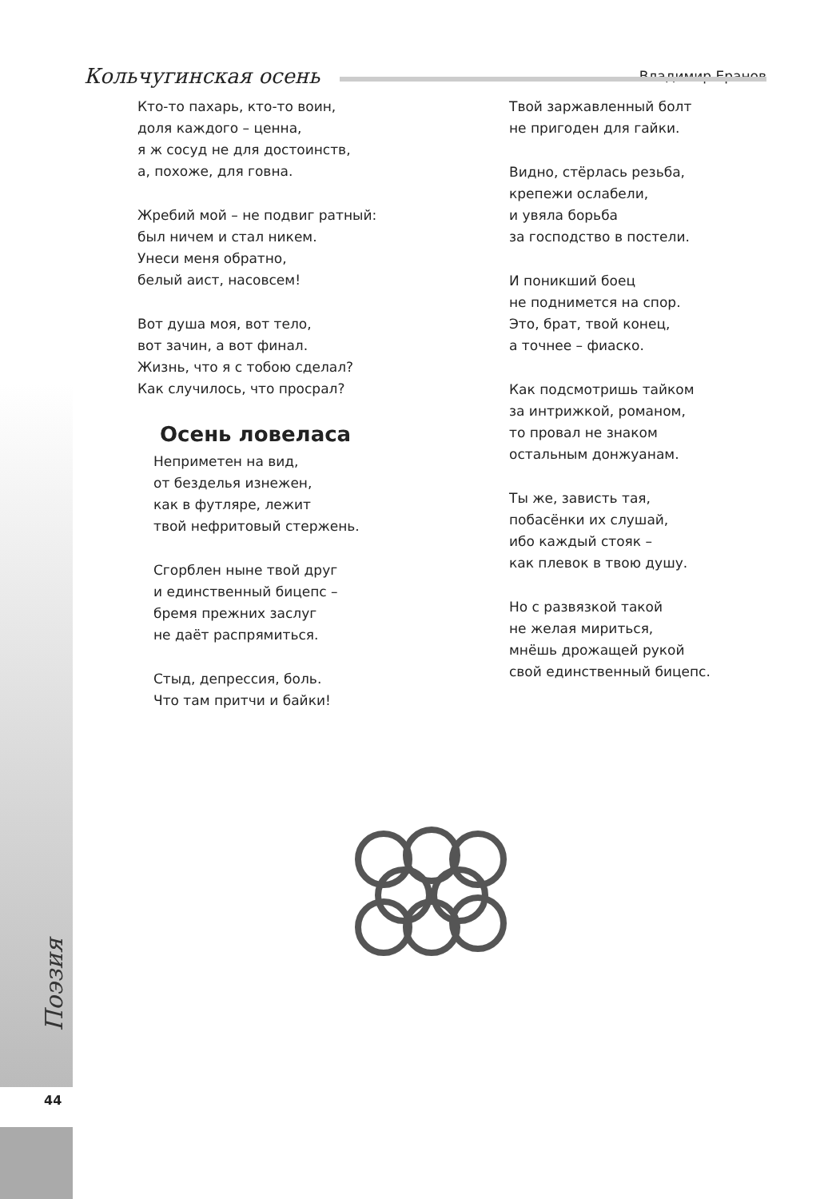Владимир Еранов
Кольчугинская осень
Кто-то пахарь, кто-то воин,
доля каждого – ценна,
я ж сосуд не для достоинств,
а, похоже, для говна.
Жребий мой – не подвиг ратный:
был ничем и стал никем.
Унеси меня обратно,
белый аист, насовсем!
Вот душа моя, вот тело,
вот зачин, а вот финал.
Жизнь, что я с тобою сделал?
Как случилось, что просрал?
Осень ловеласа
Неприметен на вид,
от безделья изнежен,
как в футляре, лежит
твой нефритовый стержень.
Сгорблен ныне твой друг
и единственный бицепс –
бремя прежних заслуг
не даёт распрямиться.
Стыд, депрессия, боль.
Что там притчи и байки!
Твой заржавленный болт
не пригоден для гайки.
Видно, стёрлась резьба,
крепежи ослабели,
и увяла борьба
за господство в постели.
И поникший боец
не поднимется на спор.
Это, брат, твой конец,
а точнее – фиаско.
Как подсмотришь тайком
за интрижкой, романом,
то провал не знаком
остальным донжуанам.
Ты же, зависть тая,
побасёнки их слушай,
ибо каждый стояк –
как плевок в твою душу.
Но с развязкой такой
не желая мириться,
мнёшь дрожащей рукой
свой единственный бицепс.
Поэзия
44